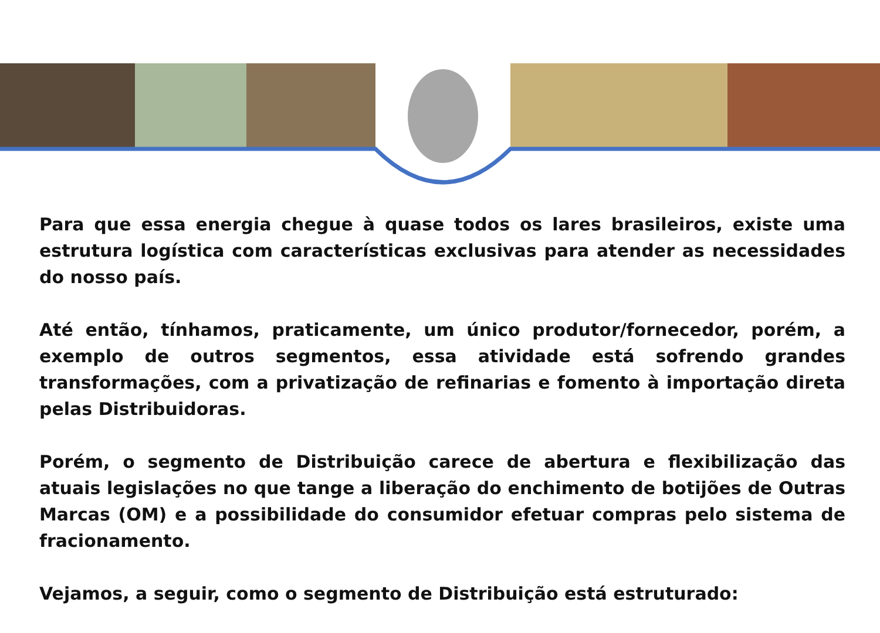Para que essa energia chegue à quase todos os lares brasileiros, existe uma estrutura logística com características exclusivas para atender as necessidades do nosso país.
Até então, tínhamos, praticamente, um único produtor/fornecedor, porém, a exemplo de outros segmentos, essa atividade está sofrendo grandes transformações, com a privatização de refinarias e fomento à importação direta pelas Distribuidoras.
Porém, o segmento de Distribuição carece de abertura e flexibilização das atuais legislações no que tange a liberação do enchimento de botijões de Outras Marcas (OM) e a possibilidade do consumidor efetuar compras pelo sistema de fracionamento.
Vejamos, a seguir, como o segmento de Distribuição está estruturado: